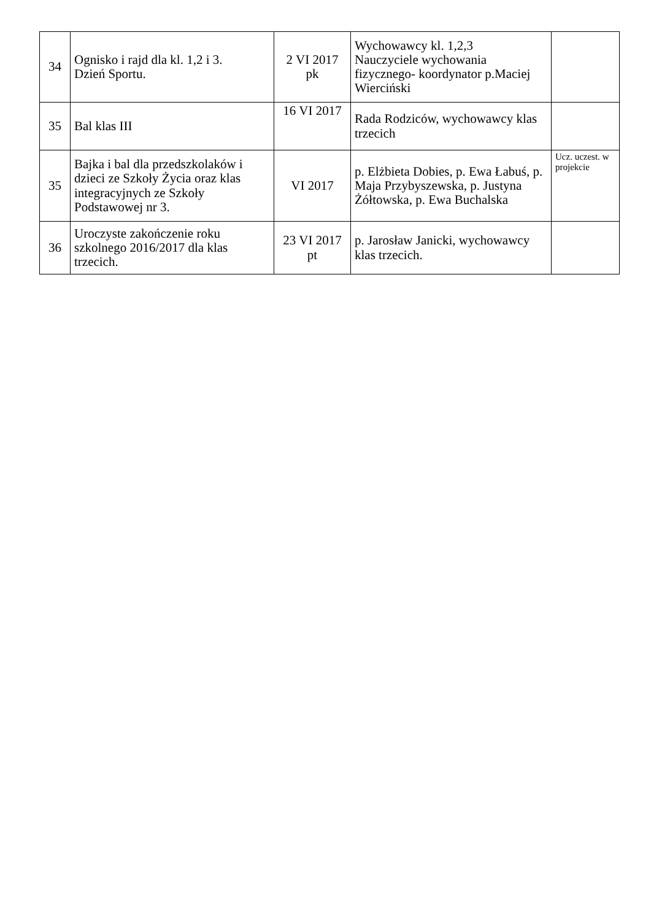| 34 | Ognisko i rajd dla kl. 1,2 i 3. Dzień Sportu. | 2 VI 2017 pk | Wychowawcy kl. 1,2,3 Nauczyciele wychowania fizycznego- koordynator p.Maciej Wierciński | |
| 35 | Bal klas III | 16 VI 2017 | Rada Rodziców, wychowawcy klas trzecich | |
| 35 | Bajka i bal dla przedszkolaków i dzieci ze Szkoły Życia oraz klas integracyjnych ze Szkoły Podstawowej nr 3. | VI 2017 | p. Elżbieta Dobies, p. Ewa Łabuś, p. Maja Przybyszewska, p. Justyna Żółtowska, p. Ewa Buchalska | Ucz. uczest. w projekcie |
| 36 | Uroczyste zakończenie roku szkolnego 2016/2017 dla klas trzecich. | 23 VI 2017 pt | p. Jarosław Janicki, wychowawcy klas trzecich. | |